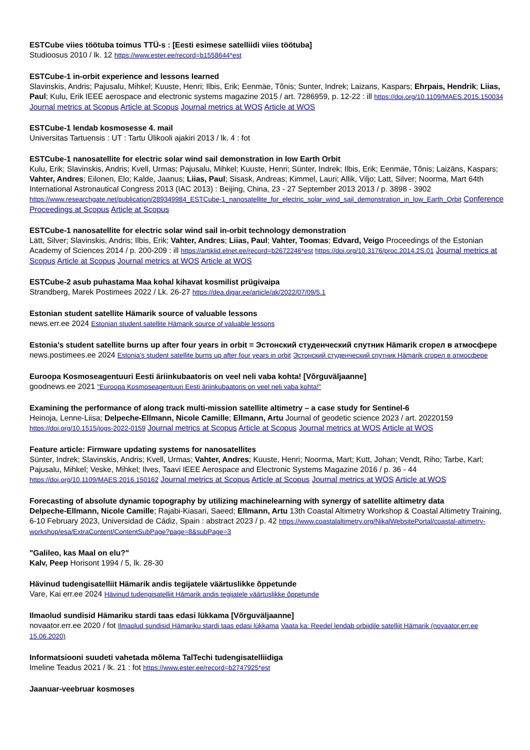ESTCube viies töötuba toimus TTÜ-s : [Eesti esimese satelliidi viies töötuba]
Studioosus 2010 / lk. 12 https://www.ester.ee/record=b1558644*est
ESTCube-1 in-orbit experience and lessons learned
Slavinskis, Andris; Pajusalu, Mihkel; Kuuste, Henri; Ilbis, Erik; Eenmäe, Tõnis; Sunter, Indrek; Laizans, Kaspars; Ehrpais, Hendrik; Liias, Paul; Kulu, Erik IEEE aerospace and electronic systems magazine 2015 / art. 7286959, p. 12-22 : ill https://doi.org/10.1109/MAES.2015.150034 Journal metrics at Scopus Article at Scopus Journal metrics at WOS Article at WOS
ESTCube-1 lendab kosmosesse 4. mail
Universitas Tartuensis : UT : Tartu Ülikooli ajakiri 2013 / lk. 4 : fot
ESTCube-1 nanosatellite for electric solar wind sail demonstration in low Earth Orbit
Kulu, Erik; Slavinskis, Andris; Kvell, Urmas; Pajusalu, Mihkel; Kuuste, Henri; Sünter, Indrek; Ilbis, Erik; Eenmäe, Tõnis; Laizāns, Kaspars; Vahter, Andres; Eilonen, Elo; Kalde, Jaanus; Liias, Paul; Sisask, Andreas; Kimmel, Lauri; Allik, Viljo; Latt, Silver; Noorma, Mart 64th International Astronautical Congress 2013 (IAC 2013) : Beijing, China, 23 - 27 September 2013 2013 / p. 3898 - 3902 https://www.researchgate.net/publication/289349984_ESTCube-1_nanosatellite_for_electric_solar_wind_sail_demonstration_in_low_Earth_Orbit Conference Proceedings at Scopus Article at Scopus
ESTCube-1 nanosatellite for electric solar wind sail in-orbit technology demonstration
Lätt, Silver; Slavinskis, Andris; Ilbis, Erik; Vahter, Andres; Liias, Paul; Vahter, Toomas; Edvard, Veigo Proceedings of the Estonian Academy of Sciences 2014 / p. 200-209 : ill https://artiklid.elnet.ee/record=b2672246*est https://doi.org/10.3176/proc.2014.2S.01 Journal metrics at Scopus Article at Scopus Journal metrics at WOS Article at WOS
ESTCube-2 asub puhastama Maa kohal kihavat kosmilist prügivaipa
Strandberg, Marek Postimees 2022 / Lk. 26-27 https://dea.digar.ee/article/ak/2022/07/09/5.1
Estonian student satellite Hämarik source of valuable lessons
news.err.ee 2024 Estonian student satellite Hämarik source of valuable lessons
Estonia's student satellite burns up after four years in orbit = Эстонский студенческий спутник Hämarik сгорел в атмосфере
news.postimees.ee 2024 Estonia's student satellite burns up after four years in orbit Эстонский студенческий спутник Hämarik сгорел в атмосфере
Euroopa Kosmoseagentuuri Eesti äriinkubaatoris on veel neli vaba kohta! [Võrguväljaanne]
goodnews.ee 2021 "Euroopa Kosmoseagentuuri Eesti äriinkubaatoris on veel neli vaba kohta!"
Examining the performance of along track multi-mission satellite altimetry – a case study for Sentinel-6
Heinoja, Lenne-Liisa; Delpeche-Ellmann, Nicole Camille; Ellmann, Artu Journal of geodetic science 2023 / art. 20220159 https://doi.org/10.1515/jogs-2022-0159 Journal metrics at Scopus Article at Scopus Journal metrics at WOS Article at WOS
Feature article: Firmware updating systems for nanosatellites
Sünter, Indrek; Slavinskis, Andris; Kvell, Urmas; Vahter, Andres; Kuuste, Henri; Noorma, Mart; Kutt, Johan; Vendt, Riho; Tarbe, Karl; Pajusalu, Mihkel; Veske, Mihkel; Ilves, Taavi IEEE Aerospace and Electronic Systems Magazine 2016 / p. 36 - 44 https://doi.org/10.1109/MAES.2016.150162 Journal metrics at Scopus Article at Scopus Journal metrics at WOS Article at WOS
Forecasting of absolute dynamic topography by utilizing machinelearning with synergy of satellite altimetry data
Delpeche-Ellmann, Nicole Camille; Rajabi-Kiasari, Saeed; Ellmann, Artu 13th Coastal Altimetry Workshop & Coastal Altimetry Training, 6-10 February 2023, Universidad de Cádiz, Spain : abstract 2023 / p. 42 https://www.coastalaltimetry.org/NikalWebsitePortal/coastal-altimetry-workshop/esa/ExtraContent/ContentSubPage?page=8&subPage=3
"Galileo, kas Maal on elu?"
Kalv, Peep Horisont 1994 / 5, lk. 28-30
Hävinud tudengisatelliit Hämarik andis tegijatele väärtuslikke õppetunde
Vare, Kai err.ee 2024 Hävinud tudengisatelliit Hämarik andis tegijatele väärtuslikke õppetunde
Ilmaolud sundisid Hämariku stardi taas edasi lükkama [Võrguväljaanne]
novaator.err.ee 2020 / fot Ilmaolud sundisid Hämariku stardi taas edasi lükkama Vaata ka: Reedel lendab orbiidile satelliit Hämarik (novaator.err.ee 15.06.2020)
Informatsiooni suudeti vahetada mõlema TalTechi tudengisatelliidiga
Imeline Teadus 2021 / lk. 21 : fot https://www.ester.ee/record=b2747925*est
Jaanuar-veebruar kosmoses